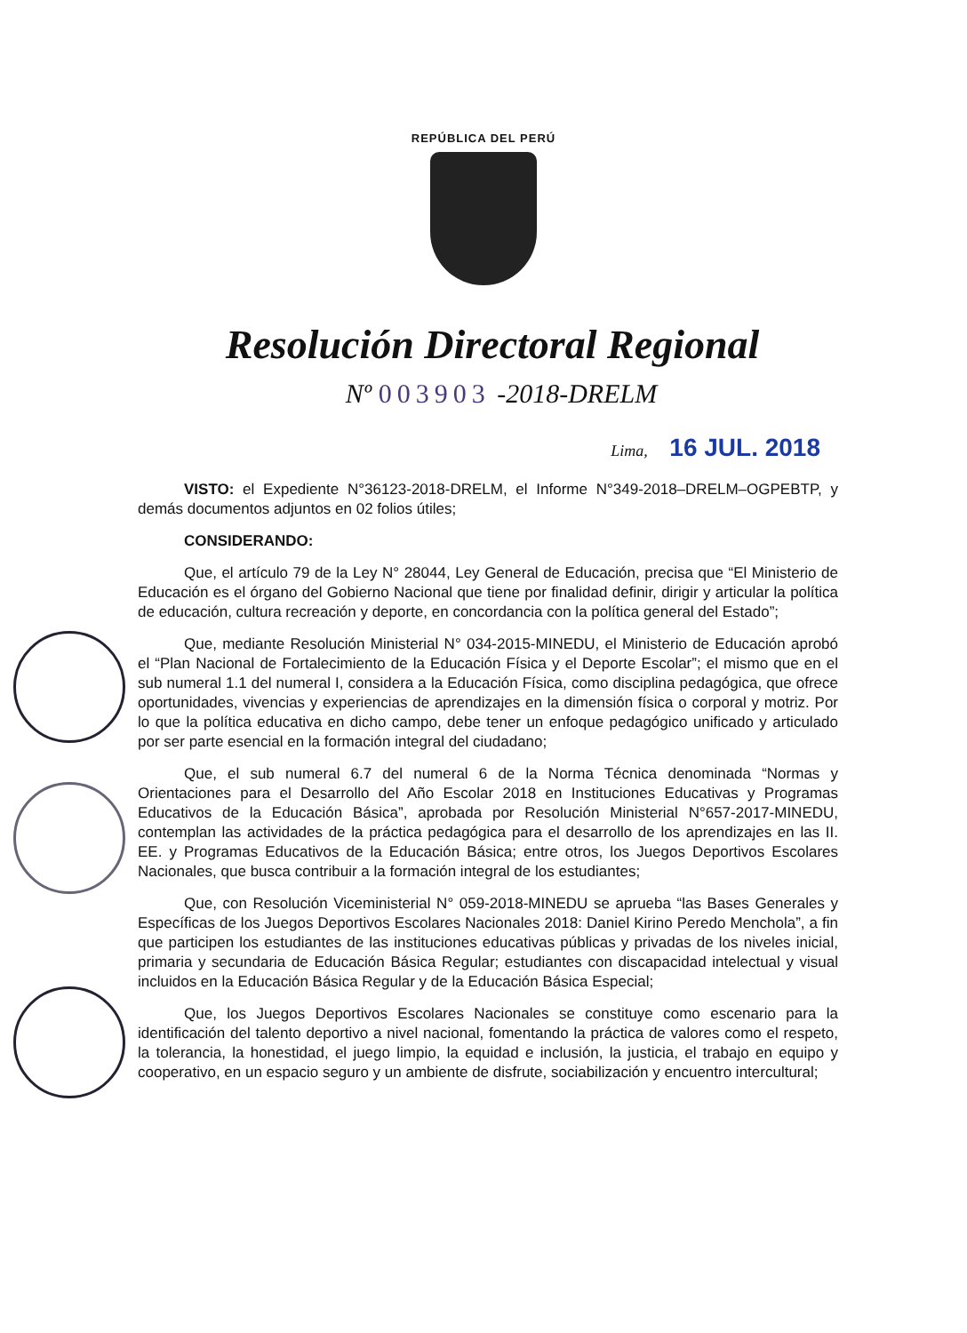REPÚBLICA DEL PERÚ
Resolución Directoral Regional
Nº 003903 -2018-DRELM
Lima, 16 JUL. 2018
VISTO: el Expediente N°36123-2018-DRELM, el Informe N°349-2018–DRELM–OGPEBTP, y demás documentos adjuntos en 02 folios útiles;
CONSIDERANDO:
Que, el artículo 79 de la Ley N° 28044, Ley General de Educación, precisa que “El Ministerio de Educación es el órgano del Gobierno Nacional que tiene por finalidad definir, dirigir y articular la política de educación, cultura recreación y deporte, en concordancia con la política general del Estado”;
Que, mediante Resolución Ministerial N° 034-2015-MINEDU, el Ministerio de Educación aprobó el “Plan Nacional de Fortalecimiento de la Educación Física y el Deporte Escolar”; el mismo que en el sub numeral 1.1 del numeral I, considera a la Educación Física, como disciplina pedagógica, que ofrece oportunidades, vivencias y experiencias de aprendizajes en la dimensión física o corporal y motriz. Por lo que la política educativa en dicho campo, debe tener un enfoque pedagógico unificado y articulado por ser parte esencial en la formación integral del ciudadano;
Que, el sub numeral 6.7 del numeral 6 de la Norma Técnica denominada “Normas y Orientaciones para el Desarrollo del Año Escolar 2018 en Instituciones Educativas y Programas Educativos de la Educación Básica”, aprobada por Resolución Ministerial N°657-2017-MINEDU, contemplan las actividades de la práctica pedagógica para el desarrollo de los aprendizajes en las II. EE. y Programas Educativos de la Educación Básica; entre otros, los Juegos Deportivos Escolares Nacionales, que busca contribuir a la formación integral de los estudiantes;
Que, con Resolución Viceministerial N° 059-2018-MINEDU se aprueba “las Bases Generales y Específicas de los Juegos Deportivos Escolares Nacionales 2018: Daniel Kirino Peredo Menchola”, a fin que participen los estudiantes de las instituciones educativas públicas y privadas de los niveles inicial, primaria y secundaria de Educación Básica Regular; estudiantes con discapacidad intelectual y visual incluidos en la Educación Básica Regular y de la Educación Básica Especial;
Que, los Juegos Deportivos Escolares Nacionales se constituye como escenario para la identificación del talento deportivo a nivel nacional, fomentando la práctica de valores como el respeto, la tolerancia, la honestidad, el juego limpio, la equidad e inclusión, la justicia, el trabajo en equipo y cooperativo, en un espacio seguro y un ambiente de disfrute, sociabilización y encuentro intercultural;